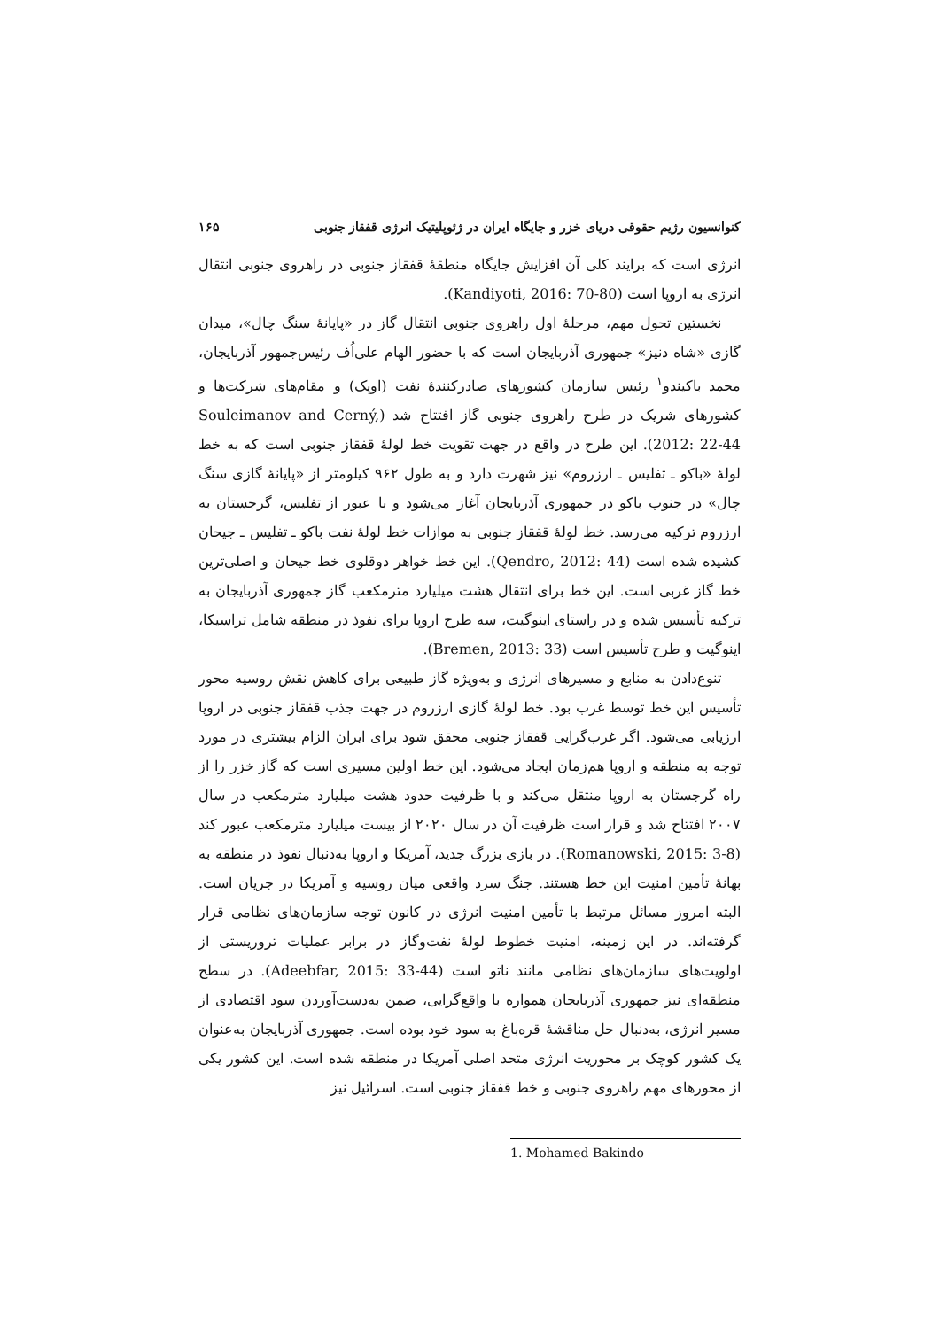کنوانسیون رژیم حقوقی دریای خزر و جایگاه ایران در ژئوپلیتیک انرژی قفقاز جنوبی ۱۶۵
انرژی است که برایند کلی آن افزایش جایگاه منطقهٔ قفقاز جنوبی در راهروی جنوبی انتقال انرژی به اروپا است (Kandiyoti, 2016: 70-80).
نخستین تحول مهم، مرحلهٔ اول راهروی جنوبی انتقال گاز در «پایانهٔ سنگ چال»، میدان گازی «شاه دنیز» جمهوری آذربایجان است که با حضور الهام علی‌اُف رئیس‌جمهور آذربایجان، محمد باکیندو<sup>۱</sup> رئیس سازمان کشورهای صادرکنندهٔ نفت (اوپک) و مقام‌های شرکت‌ها و کشورهای شریک در طرح راهروی جنوبی گاز افتتاح شد (Souleimanov and Cerný, 2012: 22-44). این طرح در واقع در جهت تقویت خط لولهٔ قفقاز جنوبی است که به خط لولهٔ «باکو ـ تفلیس ـ ارزروم» نیز شهرت دارد و به طول ۹۶۲ کیلومتر از «پایانهٔ گازی سنگ چال» در جنوب باکو در جمهوری آذربایجان آغاز می‌شود و با عبور از تفلیس، گرجستان به ارزروم ترکیه می‌رسد. خط لولهٔ قفقاز جنوبی به موازات خط لولهٔ نفت باکو ـ تفلیس ـ جیحان کشیده شده است (Qendro, 2012: 44). این خط خواهر دوقلوی خط جیحان و اصلی‌ترین خط گاز غربی است. این خط برای انتقال هشت میلیارد مترمکعب گاز جمهوری آذربایجان به ترکیه تأسیس شده و در راستای اینوگیت، سه طرح اروپا برای نفوذ در منطقه شامل تراسیکا، اینوگیت و طرح تأسیس است (Bremen, 2013: 33).
تنوع‌دادن به منابع و مسیرهای انرژی و به‌ویژه گاز طبیعی برای کاهش نقش روسیه محور تأسیس این خط توسط غرب بود. خط لولهٔ گازی ارزروم در جهت جذب قفقاز جنوبی در اروپا ارزیابی می‌شود. اگر غرب‌گرایی قفقاز جنوبی محقق شود برای ایران الزام بیشتری در مورد توجه به منطقه و اروپا هم‌زمان ایجاد می‌شود. این خط اولین مسیری است که گاز خزر را از راه گرجستان به اروپا منتقل می‌کند و با ظرفیت حدود هشت میلیارد مترمکعب در سال ۲۰۰۷ افتتاح شد و قرار است ظرفیت آن در سال ۲۰۲۰ از بیست میلیارد مترمکعب عبور کند (Romanowski, 2015: 3-8). در بازی بزرگ جدید، آمریکا و اروپا به‌دنبال نفوذ در منطقه به بهانهٔ تأمین امنیت این خط هستند. جنگ سرد واقعی میان روسیه و آمریکا در جریان است. البته امروز مسائل مرتبط با تأمین امنیت انرژی در کانون توجه سازمان‌های نظامی قرار گرفته‌اند. در این زمینه، امنیت خطوط لولهٔ نفت‌وگاز در برابر عملیات تروریستی از اولویت‌های سازمان‌های نظامی مانند ناتو است (Adeebfar, 2015: 33-44). در سطح منطقه‌ای نیز جمهوری آذربایجان همواره با واقع‌گرایی، ضمن به‌دست‌آوردن سود اقتصادی از مسیر انرژی، به‌دنبال حل مناقشهٔ قره‌باغ به سود خود بوده است. جمهوری آذربایجان به‌عنوان یک کشور کوچک بر محوریت انرژی متحد اصلی آمریکا در منطقه شده است. این کشور یکی از محورهای مهم راهروی جنوبی و خط قفقاز جنوبی است. اسرائیل نیز
1. Mohamed Bakindo